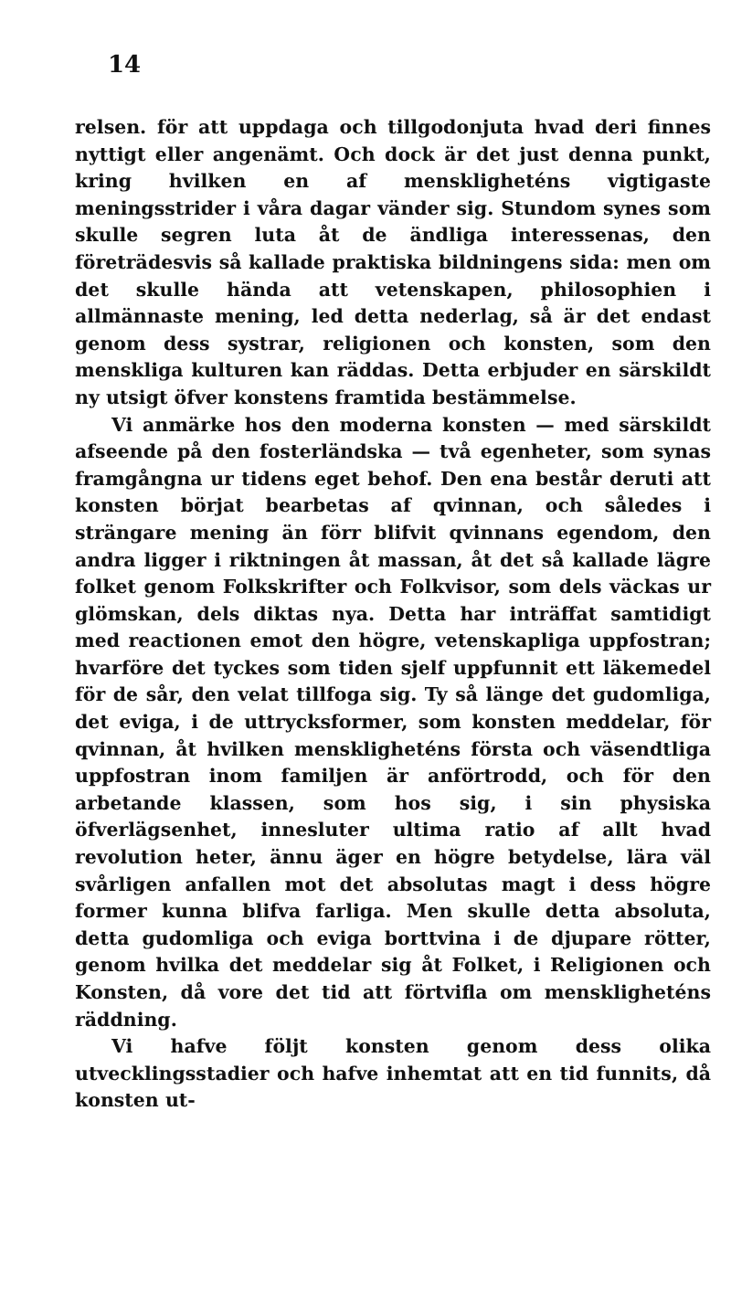14
relsen. för att uppdaga och tillgodonjuta hvad deri finnes nyttigt eller angenämt. Och dock är det just denna punkt, kring hvilken en af menskligheténs vigtigaste meningsstrider i våra dagar vänder sig. Stundom synes som skulle segren luta åt de ändliga interessenas, den företrädesvis så kallade praktiska bildningens sida: men om det skulle hända att vetenskapen, philosophien i allmännaste mening, led detta nederlag, så är det endast genom dess systrar, religionen och konsten, som den menskliga kulturen kan räddas. Detta erbjuder en särskildt ny utsigt öfver konstens framtida bestämmelse.
Vi anmärke hos den moderna konsten — med särskildt afseende på den fosterländska — två egenheter, som synas framgångna ur tidens eget behof. Den ena består deruti att konsten börjat bearbetas af qvinnan, och således i strängare mening än förr blifvit qvinnans egendom, den andra ligger i riktningen åt massan, åt det så kallade lägre folket genom Folkskrifter och Folkvisor, som dels väckas ur glömskan, dels diktas nya. Detta har inträffat samtidigt med reactionen emot den högre, vetenskapliga uppfostran; hvarföre det tyckes som tiden sjelf uppfunnit ett läkemedel för de sår, den velat tillfoga sig. Ty så länge det gudomliga, det eviga, i de uttrycksformer, som konsten meddelar, för qvinnan, åt hvilken menskligheténs första och väsendtliga uppfostran inom familjen är anförtrodd, och för den arbetande klassen, som hos sig, i sin physiska öfverlägsenhet, innesluter ultima ratio af allt hvad revolution heter, ännu äger en högre betydelse, lära väl svårligen anfallen mot det absolutas magt i dess högre former kunna blifva farliga. Men skulle detta absoluta, detta gudomliga och eviga borttvina i de djupare rötter, genom hvilka det meddelar sig åt Folket, i Religionen och Konsten, då vore det tid att förtvifla om menskligheténs räddning.
Vi hafve följt konsten genom dess olika utvecklingsstadier och hafve inhemtat att en tid funnits, då konsten ut-